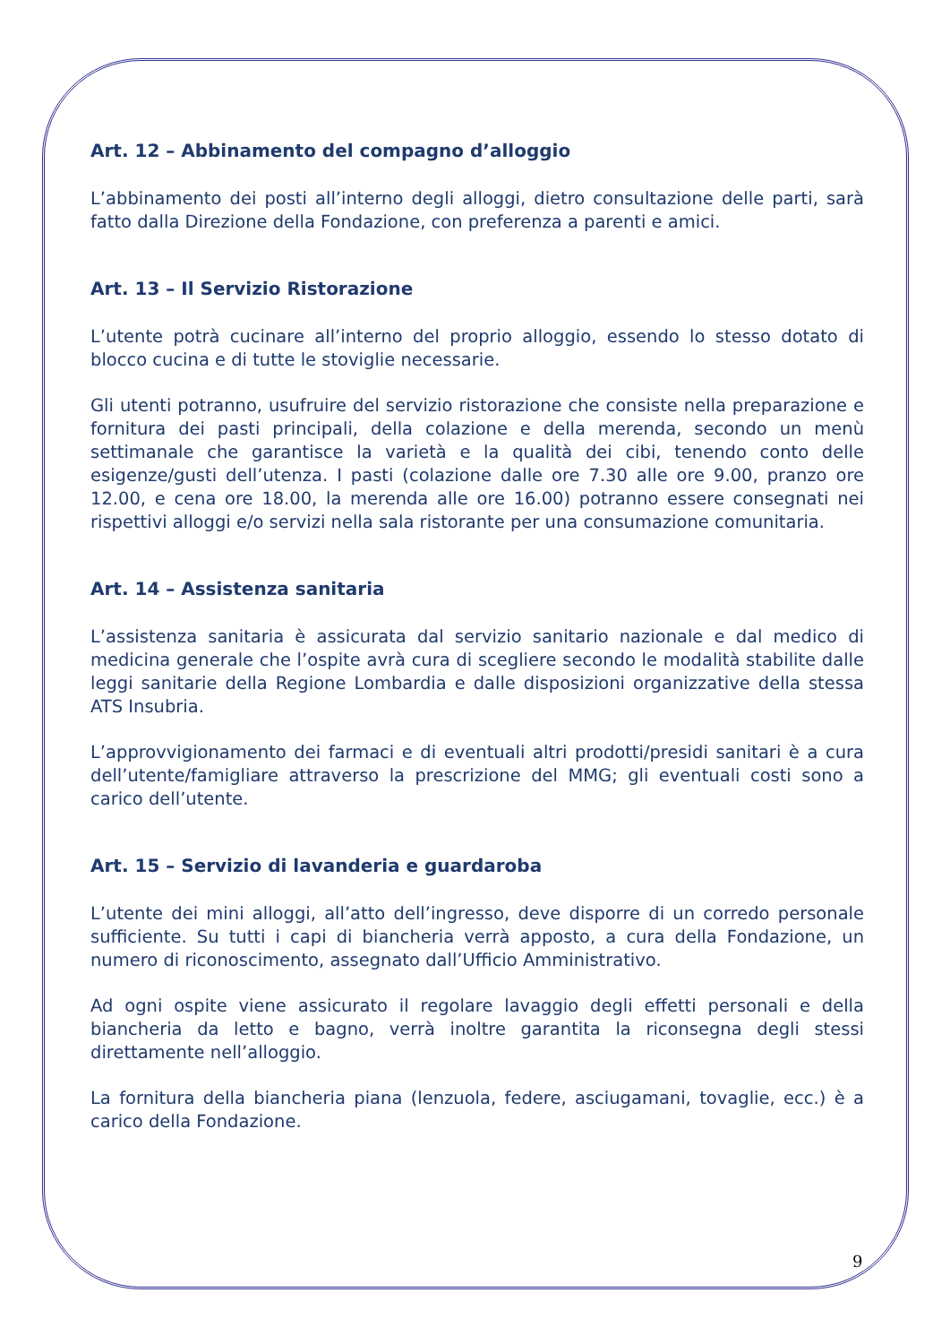Art. 12 – Abbinamento del compagno d’alloggio
L’abbinamento dei posti all’interno degli alloggi, dietro consultazione delle parti, sarà fatto dalla Direzione della Fondazione, con preferenza a parenti e amici.
Art. 13 – Il Servizio Ristorazione
L’utente potrà cucinare all’interno del proprio alloggio, essendo lo stesso dotato di blocco cucina e di tutte le stoviglie necessarie.
Gli utenti potranno, usufruire del servizio ristorazione che consiste nella preparazione e fornitura dei pasti principali, della colazione e della merenda, secondo un menù settimanale che garantisce la varietà e la qualità dei cibi, tenendo conto delle esigenze/gusti dell’utenza. I pasti (colazione dalle ore 7.30 alle ore 9.00, pranzo ore 12.00, e cena ore 18.00, la merenda alle ore 16.00) potranno essere consegnati nei rispettivi alloggi e/o servizi nella sala ristorante per una consumazione comunitaria.
Art. 14 – Assistenza sanitaria
L’assistenza sanitaria è assicurata dal servizio sanitario nazionale e dal medico di medicina generale che l’ospite avrà cura di scegliere secondo le modalità stabilite dalle leggi sanitarie della Regione Lombardia e dalle disposizioni organizzative della stessa ATS Insubria.
L’approvvigionamento dei farmaci e di eventuali altri prodotti/presidi sanitari è a cura dell’utente/famigliare attraverso la prescrizione del MMG; gli eventuali costi sono a carico dell’utente.
Art. 15 – Servizio di lavanderia e guardaroba
L’utente dei mini alloggi, all’atto dell’ingresso, deve disporre di un corredo personale sufficiente. Su tutti i capi di biancheria verrà apposto, a cura della Fondazione, un numero di riconoscimento, assegnato dall’Ufficio Amministrativo.
Ad ogni ospite viene assicurato il regolare lavaggio degli effetti personali e della biancheria da letto e bagno, verrà inoltre garantita la riconsegna degli stessi direttamente nell’alloggio.
La fornitura della biancheria piana (lenzuola, federe, asciugamani, tovaglie, ecc.) è a carico della Fondazione.
9